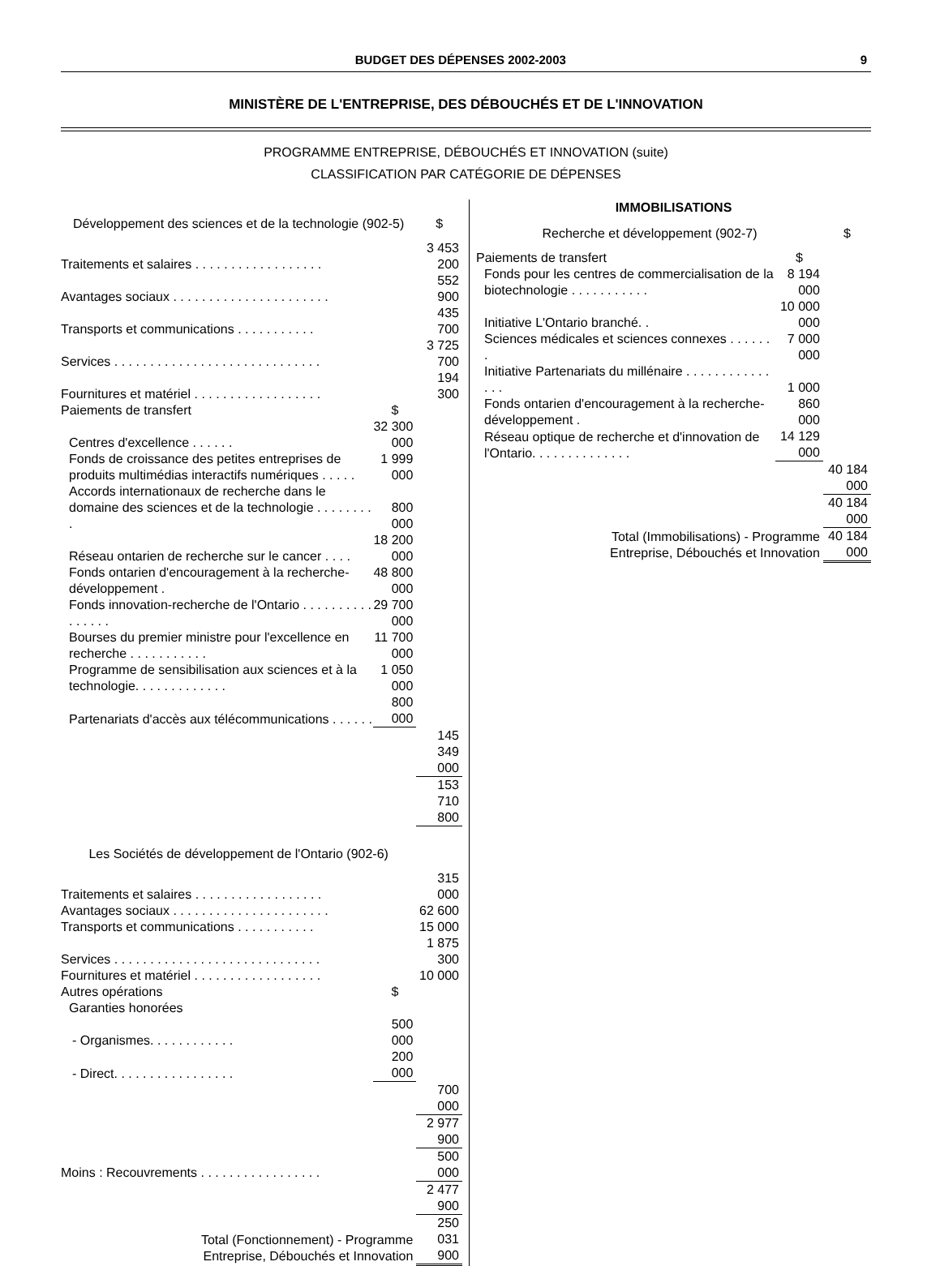BUDGET DES DÉPENSES 2002-2003 9
MINISTÈRE DE L'ENTREPRISE, DES DÉBOUCHÉS ET DE L'INNOVATION
PROGRAMME ENTREPRISE, DÉBOUCHÉS ET INNOVATION (suite)
CLASSIFICATION PAR CATÉGORIE DE DÉPENSES
| Développement des sciences et de la technologie (902-5) | | $ |
| --- | --- | --- |
| Traitements et salaires . . . . . . . . . . . . . . . . . . | | 3 453 200 |
| Avantages sociaux . . . . . . . . . . . . . . . . . . . . . . | | 552 900 |
| Transports et communications . . . . . . . . . . . | | 435 700 |
| Services . . . . . . . . . . . . . . . . . . . . . . . . . . . . . | | 3 725 700 |
| Fournitures et matériel . . . . . . . . . . . . . . . . . . | | 194 300 |
| Paiements de transfert | $ | |
| Centres d'excellence . . . . . . | 32 300 000 | |
| Fonds de croissance des petites entreprises de produits multimédias interactifs numériques . . . . . | 1 999 000 | |
| Accords internationaux de recherche dans le domaine des sciences et de la technologie . . . . . . . . . | 800 000 | |
| Réseau ontarien de recherche sur le cancer . . . . | 18 200 000 | |
| Fonds ontarien d'encouragement à la recherche-développement . | 48 800 000 | |
| Fonds innovation-recherche de l'Ontario . . . . . . . . . . . . . . . . | 29 700 000 | |
| Bourses du premier ministre pour l'excellence en recherche . . . . . . . . . . . | 11 700 000 | |
| Programme de sensibilisation aux sciences et à la technologie. . . . . . . . . . . . . | 1 050 000 | |
| Partenariats d'accès aux télécommunications . . . . . . | 800 000 | |
| | | 145 349 000 |
| | | 153 710 800 |
| Les Sociétés de développement de l'Ontario (902-6) | | |
| Traitements et salaires . . . . . . . . . . . . . . . . . . | | 315 000 |
| Avantages sociaux . . . . . . . . . . . . . . . . . . . . . . | | 62 600 |
| Transports et communications . . . . . . . . . . . | | 15 000 |
| Services . . . . . . . . . . . . . . . . . . . . . . . . . . . . . | | 1 875 300 |
| Fournitures et matériel . . . . . . . . . . . . . . . . . . | | 10 000 |
| Autres opérations | $ | |
| Garanties honorées | | |
| - Organismes. . . . . . . . . . . . | 500 000 | |
| - Direct. . . . . . . . . . . . . . . . . | 200 000 | |
| | | 700 000 |
| | | 2 977 900 |
| Moins : Recouvrements . . . . . . . . . . . . . . . . . | | 500 000 |
| | | 2 477 900 |
| Total (Fonctionnement) - Programme Entreprise, Débouchés et Innovation | | 250 031 900 |
| IMMOBILISATIONS | | |
| --- | --- | --- |
| Recherche et développement (902-7) | | $ |
| Paiements de transfert | $ | |
| Fonds pour les centres de commercialisation de la biotechnologie . . . . . . . . . . . | 8 194 000 | |
| Initiative L'Ontario branché. . | 10 000 000 | |
| Sciences médicales et sciences connexes . . . . . . . | 7 000 000 | |
| Initiative Partenariats du millénaire . . . . . . . . . . . . . . . | 1 000 | |
| Fonds ontarien d'encouragement à la recherche-développement . | 860 000 | |
| Réseau optique de recherche et d'innovation de l'Ontario. . . . . . . . . . . . . . | 14 129 000 | |
| | | 40 184 000 |
| | | 40 184 000 |
| Total (Immobilisations) - Programme Entreprise, Débouchés et Innovation | | 40 184 000 |